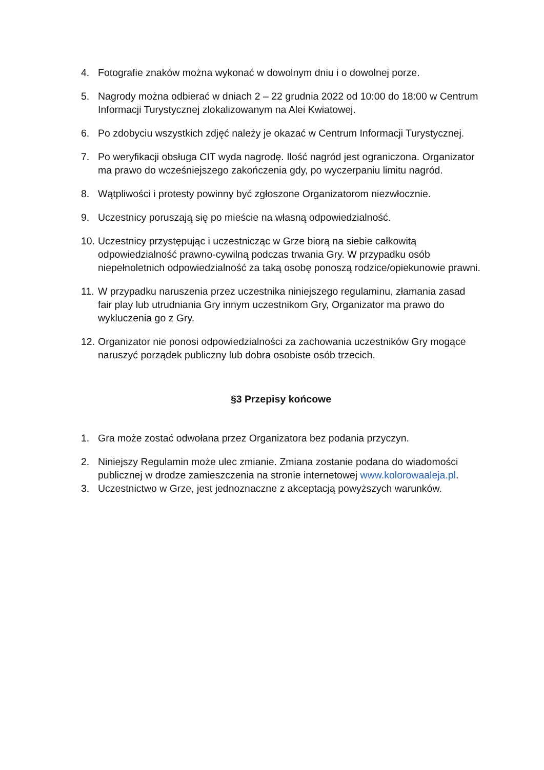4. Fotografie znaków można wykonać w dowolnym dniu i o dowolnej porze.
5. Nagrody można odbierać w dniach 2 – 22 grudnia 2022 od 10:00 do 18:00 w Centrum Informacji Turystycznej zlokalizowanym na Alei Kwiatowej.
6. Po zdobyciu wszystkich zdjęć należy je okazać w Centrum Informacji Turystycznej.
7. Po weryfikacji obsługa CIT wyda nagrodę. Ilość nagród jest ograniczona. Organizator ma prawo do wcześniejszego zakończenia gdy, po wyczerpaniu limitu nagród.
8. Wątpliwości i protesty powinny być zgłoszone Organizatorom niezwłocznie.
9. Uczestnicy poruszają się po mieście na własną odpowiedzialność.
10. Uczestnicy przystępując i uczestnicząc w Grze biorą na siebie całkowitą odpowiedzialność prawno-cywilną podczas trwania Gry. W przypadku osób niepełnoletnich odpowiedzialność za taką osobę ponoszą rodzice/opiekunowie prawni.
11. W przypadku naruszenia przez uczestnika niniejszego regulaminu, złamania zasad fair play lub utrudniania Gry innym uczestnikom Gry, Organizator ma prawo do wykluczenia go z Gry.
12. Organizator nie ponosi odpowiedzialności za zachowania uczestników Gry mogące naruszyć porządek publiczny lub dobra osobiste osób trzecich.
§3 Przepisy końcowe
1. Gra może zostać odwołana przez Organizatora bez podania przyczyn.
2. Niniejszy Regulamin może ulec zmianie. Zmiana zostanie podana do wiadomości publicznej w drodze zamieszczenia na stronie internetowej www.kolorowaaleja.pl.
3. Uczestnictwo w Grze, jest jednoznaczne z akceptacją powyższych warunków.